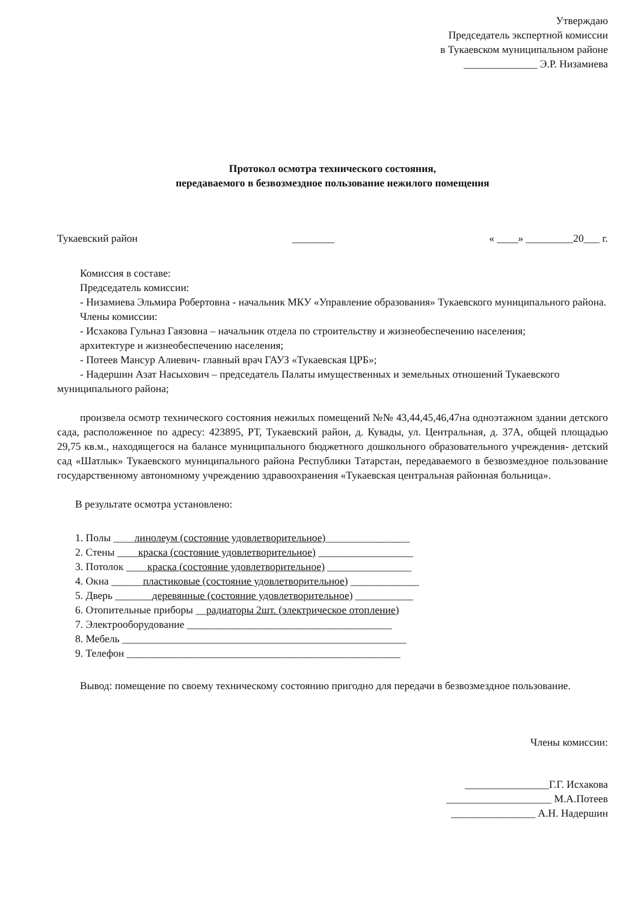Утверждаю
Председатель экспертной комиссии
в Тукаевском муниципальном районе
______________ Э.Р. Низамиева
Протокол осмотра технического состояния,
передаваемого в безвозмездное пользование нежилого помещения
Тукаевский район ________ « ____» _________20___ г.
Комиссия в составе:
Председатель комиссии:
- Низамиева Эльмира Робертовна - начальник МКУ «Управление образования» Тукаевского муниципального района.
Члены комиссии:
- Исхакова Гульназ Гаязовна – начальник отдела по строительству и жизнеобеспечению населения;
архитектуре и жизнеобеспечению населения;
- Потеев Мансур Алиевич- главный врач ГАУЗ «Тукаевская ЦРБ»;
- Надершин Азат Насыхович – председатель Палаты имущественных и земельных отношений Тукаевского муниципального района;
произвела осмотр технического состояния нежилых помещений №№ 43,44,45,46,47на одноэтажном здании детского сада, расположенное по адресу: 423895, РТ, Тукаевский район, д. Кувады, ул. Центральная, д. 37А, общей площадью 29,75 кв.м., находящегося на балансе муниципального бюджетного дошкольного образовательного учреждения- детский сад «Шатлык» Тукаевского муниципального района Республики Татарстан, передаваемого в безвозмездное пользование государственному автономному учреждению здравоохранения «Тукаевская центральная районная больница».
В результате осмотра установлено:
1. Полы ____линолеум (состояние удовлетворительное)________________
2. Стены ____краска (состояние удовлетворительное) __________________
3. Потолок ____краска (состояние удовлетворительное) ________________
4. Окна ______пластиковые (состояние удовлетворительное) _____________
5. Дверь _______деревянные (состояние удовлетворительное) ___________
6. Отопительные приборы __радиаторы 2шт. (электрическое отопление)
7. Электрооборудование _______________________________________
8. Мебель ______________________________________________________
9. Телефон ____________________________________________________
Вывод: помещение по своему техническому состоянию пригодно для передачи в безвозмездное пользование.
Члены комиссии:
________________Г.Г. Исхакова
____________________ М.А.Потеев
________________ А.Н. Надершин